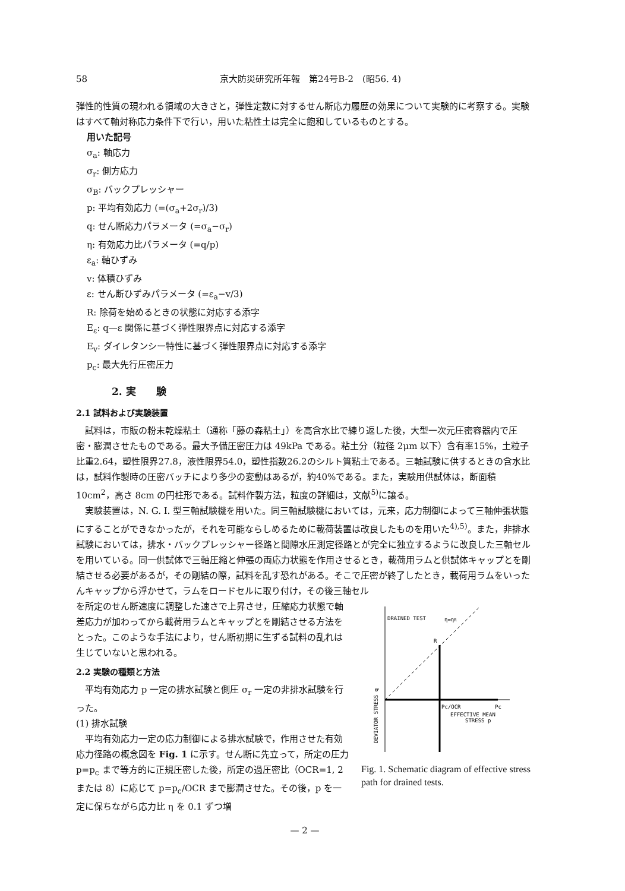58 京大防災研究所年報　第24号B-2　(昭56. 4)
弾性的性質の現われる領域の大きさと，弾性定数に対するせん断応力履歴の効果について実験的に考察する。実験はすべて軸対称応力条件下で行い，用いた粘性土は完全に飽和しているものとする。
用いた記号
σ<sub>a</sub>: 軸応力
σ<sub>r</sub>: 側方応力
σ<sub>B</sub>: バックプレッシャー
p: 平均有効応力 (=(σ<sub>a</sub>+2σ<sub>r</sub>)/3)
q: せん断応力パラメータ (=σ<sub>a</sub>−σ<sub>r</sub>)
η: 有効応力比パラメータ (=q/p)
ε<sub>a</sub>: 軸ひずみ
v: 体積ひずみ
ε: せん断ひずみパラメータ (=ε<sub>a</sub>−v/3)
R: 除荷を始めるときの状態に対応する添字
E<sub>ε</sub>: q—ε 関係に基づく弾性限界点に対応する添字
E<sub>v</sub>: ダイレタンシー特性に基づく弾性限界点に対応する添字
p<sub>c</sub>: 最大先行圧密圧力
2. 実　　験
2.1 試料および実験装置
　試料は，市販の粉末乾燥粘土（通称「藤の森粘土」）を高含水比で練り返した後，大型一次元圧密容器内で圧密・膨潤させたものである。最大予備圧密圧力は 49kPa である。粘土分（粒径 2μm 以下）含有率15%，土粒子比重2.64，塑性限界27.8，液性限界54.0，塑性指数26.2のシルト質粘土である。三軸試験に供するときの含水比は，試料作製時の圧密バッチにより多少の変動はあるが，約40%である。また，実験用供試体は，断面積 10cm<sup>2</sup>，高さ 8cm の円柱形である。試料作製方法，粒度の詳細は，文献<sup>5)</sup>に譲る。
　実験装置は，N. G. I. 型三軸試験機を用いた。同三軸試験機においては，元来，応力制御によって三軸伸張状態にすることができなかったが，それを可能ならしめるために載荷装置は改良したものを用いた<sup>4),5)</sup>。また，非排水試験においては，排水・バックプレッシャー径路と間隙水圧測定径路とが完全に独立するように改良した三軸セルを用いている。同一供試体で三軸圧縮と伸張の両応力状態を作用させるとき，載荷用ラムと供試体キャップとを剛結させる必要があるが，その剛結の際，試料を乱す恐れがある。そこで圧密が終了したとき，載荷用ラムをいったんキャップから浮かせて，ラムをロードセルに取り付け，その後三軸セル
を所定のせん断速度に調整した速さで上昇させ，圧縮応力状態で軸差応力が加わってから載荷用ラムとキャップとを剛結させる方法をとった。このような手法により，せん断初期に生ずる試料の乱れは生じていないと思われる。
2.2 実験の種類と方法
　平均有効応力 p 一定の排水試験と側圧 σ<sub>r</sub> 一定の非排水試験を行った。
(1) 排水試験
　平均有効応力一定の応力制御による排水試験で，作用させた有効応力径路の概念図を Fig. 1 に示す。せん断に先立って，所定の圧力 p=p<sub>c</sub> まで等方的に正規圧密した後，所定の過圧密比（OCR=1, 2 または 8）に応じて p=p<sub>c</sub>/OCR まで膨潤させた。その後，p を一定に保ちながら応力比 η を 0.1 ずつ増
DRAINED TEST
η=ηR
R
Pc/OCR
Pc
EFFECTIVE MEAN
STRESS p
DEVIATOR STRESS q
Fig. 1. Schematic diagram of effective stress path for drained tests.
— 2 —